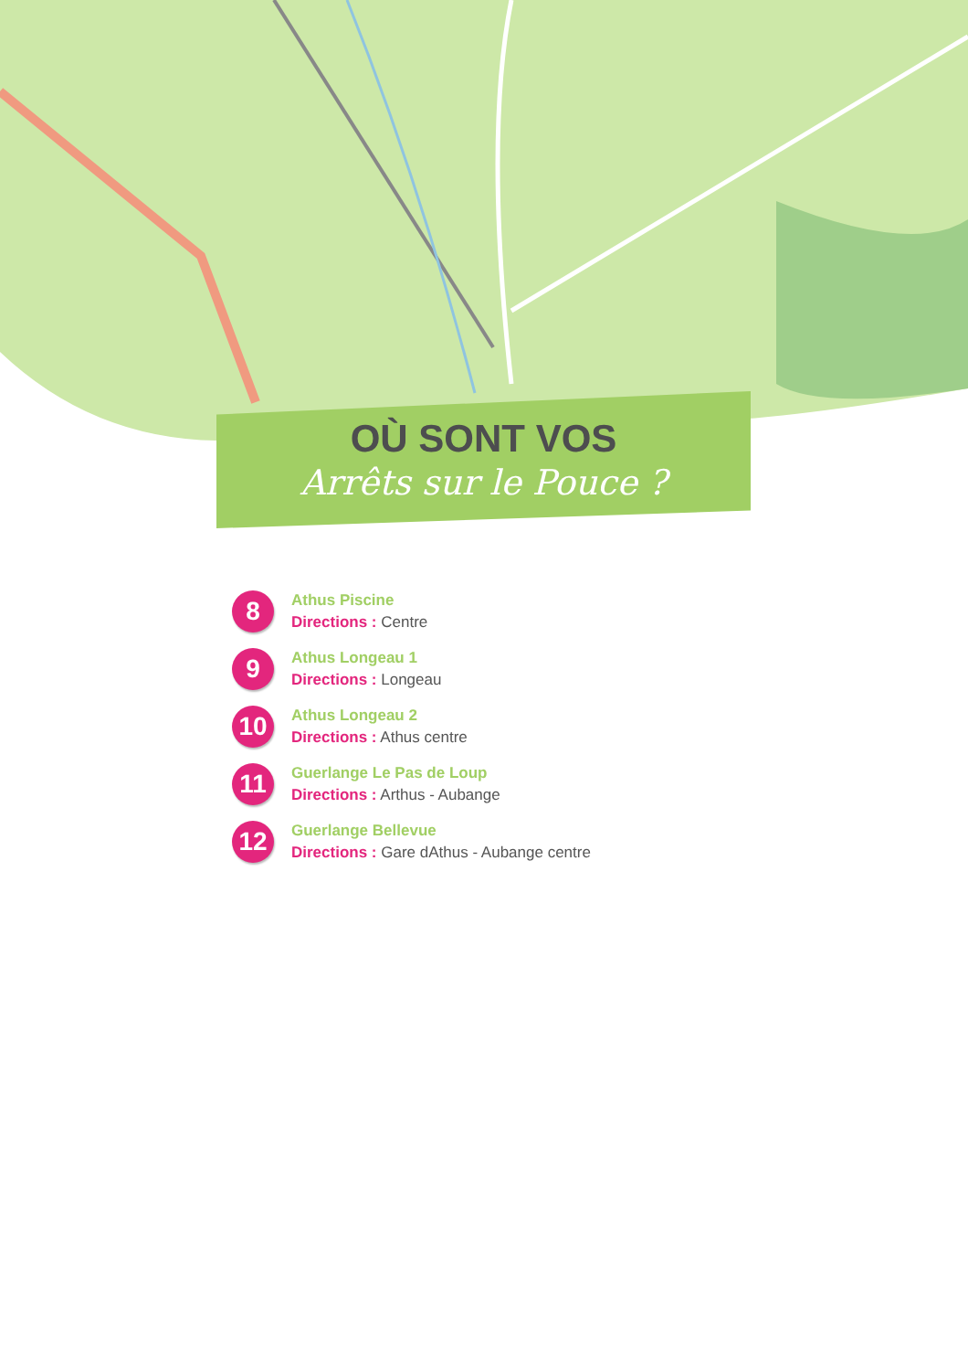OÙ SONT VOS
Arrêts sur le Pouce ?
8
Athus Piscine
Directions : Centre
9
Athus Longeau 1
Directions : Longeau
10
Athus Longeau 2
Directions : Athus centre
11
Guerlange Le Pas de Loup
Directions : Arthus - Aubange
12
Guerlange Bellevue
Directions : Gare dAthus - Aubange centre